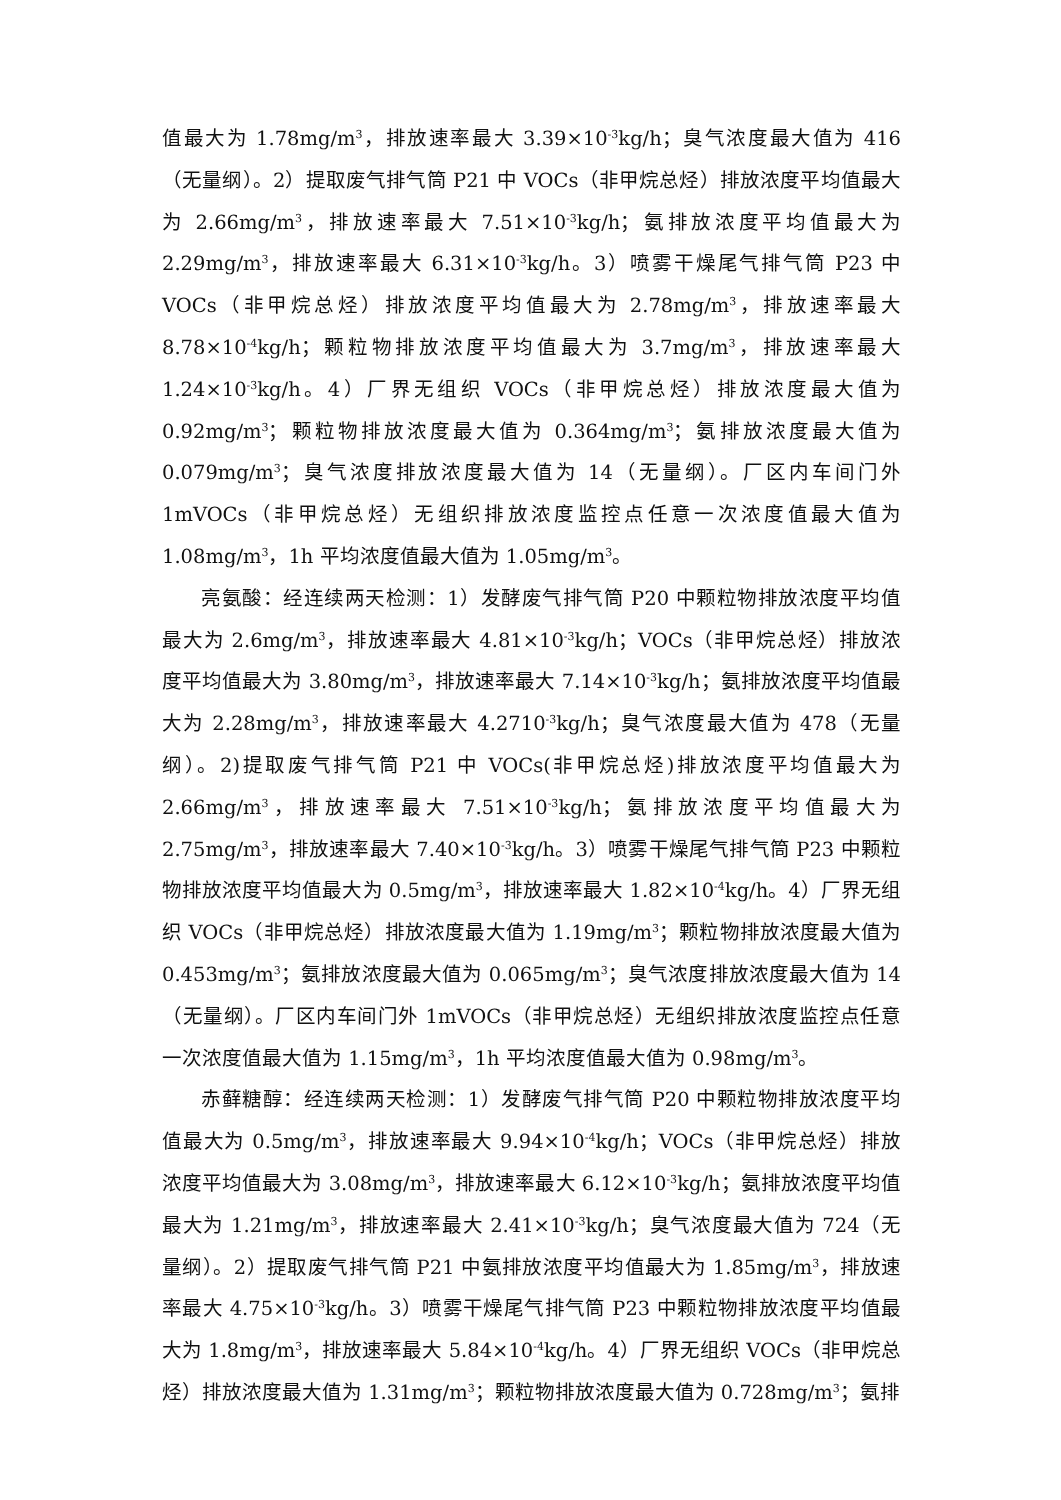值最大为 1.78mg/m<sup>3</sup>，排放速率最大 3.39×10<sup>-3</sup>kg/h；臭气浓度最大值为 416（无量纲）。2）提取废气排气筒 P21 中 VOCs（非甲烷总烃）排放浓度平均值最大为 2.66mg/m<sup>3</sup>，排放速率最大 7.51×10<sup>-3</sup>kg/h；氨排放浓度平均值最大为 2.29mg/m<sup>3</sup>，排放速率最大 6.31×10<sup>-3</sup>kg/h。3）喷雾干燥尾气排气筒 P23 中 VOCs（非甲烷总烃）排放浓度平均值最大为 2.78mg/m<sup>3</sup>，排放速率最大 8.78×10<sup>-4</sup>kg/h；颗粒物排放浓度平均值最大为 3.7mg/m<sup>3</sup>，排放速率最大 1.24×10<sup>-3</sup>kg/h。4）厂界无组织 VOCs（非甲烷总烃）排放浓度最大值为 0.92mg/m<sup>3</sup>；颗粒物排放浓度最大值为 0.364mg/m<sup>3</sup>；氨排放浓度最大值为 0.079mg/m<sup>3</sup>；臭气浓度排放浓度最大值为 14（无量纲）。厂区内车间门外 1mVOCs（非甲烷总烃）无组织排放浓度监控点任意一次浓度值最大值为 1.08mg/m<sup>3</sup>，1h 平均浓度值最大值为 1.05mg/m<sup>3</sup>。
亮氨酸：经连续两天检测：1）发酵废气排气筒 P20 中颗粒物排放浓度平均值最大为 2.6mg/m<sup>3</sup>，排放速率最大 4.81×10<sup>-3</sup>kg/h；VOCs（非甲烷总烃）排放浓度平均值最大为 3.80mg/m<sup>3</sup>，排放速率最大 7.14×10<sup>-3</sup>kg/h；氨排放浓度平均值最大为 2.28mg/m<sup>3</sup>，排放速率最大 4.2710<sup>-3</sup>kg/h；臭气浓度最大值为 478（无量纲）。2)提取废气排气筒 P21 中 VOCs(非甲烷总烃)排放浓度平均值最大为 2.66mg/m<sup>3</sup>，排放速率最大 7.51×10<sup>-3</sup>kg/h；氨排放浓度平均值最大为 2.75mg/m<sup>3</sup>，排放速率最大 7.40×10<sup>-3</sup>kg/h。3）喷雾干燥尾气排气筒 P23 中颗粒物排放浓度平均值最大为 0.5mg/m<sup>3</sup>，排放速率最大 1.82×10<sup>-4</sup>kg/h。4）厂界无组织 VOCs（非甲烷总烃）排放浓度最大值为 1.19mg/m<sup>3</sup>；颗粒物排放浓度最大值为 0.453mg/m<sup>3</sup>；氨排放浓度最大值为 0.065mg/m<sup>3</sup>；臭气浓度排放浓度最大值为 14（无量纲）。厂区内车间门外 1mVOCs（非甲烷总烃）无组织排放浓度监控点任意一次浓度值最大值为 1.15mg/m<sup>3</sup>，1h 平均浓度值最大值为 0.98mg/m<sup>3</sup>。
赤藓糖醇：经连续两天检测：1）发酵废气排气筒 P20 中颗粒物排放浓度平均值最大为 0.5mg/m<sup>3</sup>，排放速率最大 9.94×10<sup>-4</sup>kg/h；VOCs（非甲烷总烃）排放浓度平均值最大为 3.08mg/m<sup>3</sup>，排放速率最大 6.12×10<sup>-3</sup>kg/h；氨排放浓度平均值最大为 1.21mg/m<sup>3</sup>，排放速率最大 2.41×10<sup>-3</sup>kg/h；臭气浓度最大值为 724（无量纲）。2）提取废气排气筒 P21 中氨排放浓度平均值最大为 1.85mg/m<sup>3</sup>，排放速率最大 4.75×10<sup>-3</sup>kg/h。3）喷雾干燥尾气排气筒 P23 中颗粒物排放浓度平均值最大为 1.8mg/m<sup>3</sup>，排放速率最大 5.84×10<sup>-4</sup>kg/h。4）厂界无组织 VOCs（非甲烷总烃）排放浓度最大值为 1.31mg/m<sup>3</sup>；颗粒物排放浓度最大值为 0.728mg/m<sup>3</sup>；氨排